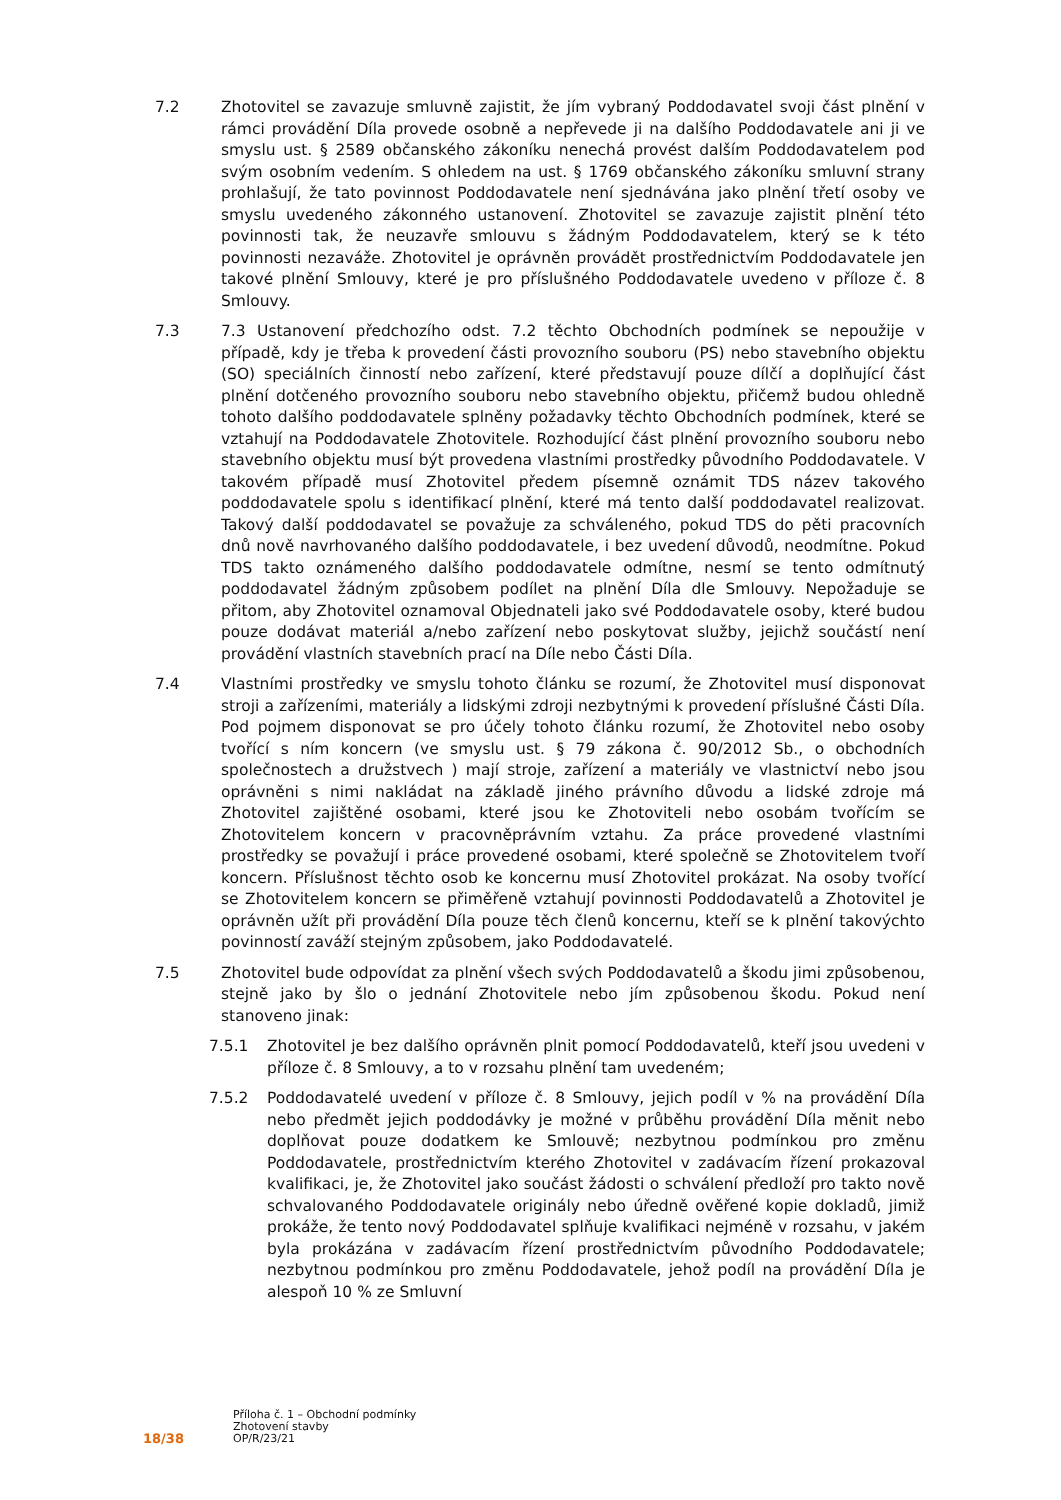7.2 Zhotovitel se zavazuje smluvně zajistit, že jím vybraný Poddodavatel svoji část plnění v rámci provádění Díla provede osobně a nepřevede ji na dalšího Poddodavatele ani ji ve smyslu ust. § 2589 občanského zákoníku nenechá provést dalším Poddodavatelem pod svým osobním vedením. S ohledem na ust. § 1769 občanského zákoníku smluvní strany prohlašují, že tato povinnost Poddodavatele není sjednávána jako plnění třetí osoby ve smyslu uvedeného zákonného ustanovení. Zhotovitel se zavazuje zajistit plnění této povinnosti tak, že neuzavře smlouvu s žádným Poddodavatelem, který se k této povinnosti nezaváže. Zhotovitel je oprávněn provádět prostřednictvím Poddodavatele jen takové plnění Smlouvy, které je pro příslušného Poddodavatele uvedeno v příloze č. 8 Smlouvy.
7.3 7.3 Ustanovení předchozího odst. 7.2 těchto Obchodních podmínek se nepoužije v případě, kdy je třeba k provedení části provozního souboru (PS) nebo stavebního objektu (SO) speciálních činností nebo zařízení, které představují pouze dílčí a doplňující část plnění dotčeného provozního souboru nebo stavebního objektu, přičemž budou ohledně tohoto dalšího poddodavatele splněny požadavky těchto Obchodních podmínek, které se vztahují na Poddodavatele Zhotovitele. Rozhodující část plnění provozního souboru nebo stavebního objektu musí být provedena vlastními prostředky původního Poddodavatele. V takovém případě musí Zhotovitel předem písemně oznámit TDS název takového poddodavatele spolu s identifikací plnění, které má tento další poddodavatel realizovat. Takový další poddodavatel se považuje za schváleného, pokud TDS do pěti pracovních dnů nově navrhovaného dalšího poddodavatele, i bez uvedení důvodů, neodmítne. Pokud TDS takto oznámeného dalšího poddodavatele odmítne, nesmí se tento odmítnutý poddodavatel žádným způsobem podílet na plnění Díla dle Smlouvy. Nepožaduje se přitom, aby Zhotovitel oznamoval Objednateli jako své Poddodavatele osoby, které budou pouze dodávat materiál a/nebo zařízení nebo poskytovat služby, jejichž součástí není provádění vlastních stavebních prací na Díle nebo Části Díla.
7.4 Vlastními prostředky ve smyslu tohoto článku se rozumí, že Zhotovitel musí disponovat stroji a zařízeními, materiály a lidskými zdroji nezbytnými k provedení příslušné Části Díla. Pod pojmem disponovat se pro účely tohoto článku rozumí, že Zhotovitel nebo osoby tvořící s ním koncern (ve smyslu ust. § 79 zákona č. 90/2012 Sb., o obchodních společnostech a družstvech ) mají stroje, zařízení a materiály ve vlastnictví nebo jsou oprávněni s nimi nakládat na základě jiného právního důvodu a lidské zdroje má Zhotovitel zajištěné osobami, které jsou ke Zhotoviteli nebo osobám tvořícím se Zhotovitelem koncern v pracovněprávním vztahu. Za práce provedené vlastními prostředky se považují i práce provedené osobami, které společně se Zhotovitelem tvoří koncern. Příslušnost těchto osob ke koncernu musí Zhotovitel prokázat. Na osoby tvořící se Zhotovitelem koncern se přiměřeně vztahují povinnosti Poddodavatelů a Zhotovitel je oprávněn užít při provádění Díla pouze těch členů koncernu, kteří se k plnění takovýchto povinností zaváží stejným způsobem, jako Poddodavatelé.
7.5 Zhotovitel bude odpovídat za plnění všech svých Poddodavatelů a škodu jimi způsobenou, stejně jako by šlo o jednání Zhotovitele nebo jím způsobenou škodu. Pokud není stanoveno jinak:
7.5.1 Zhotovitel je bez dalšího oprávněn plnit pomocí Poddodavatelů, kteří jsou uvedeni v příloze č. 8 Smlouvy, a to v rozsahu plnění tam uvedeném;
7.5.2 Poddodavatelé uvedení v příloze č. 8 Smlouvy, jejich podíl v % na provádění Díla nebo předmět jejich poddodávky je možné v průběhu provádění Díla měnit nebo doplňovat pouze dodatkem ke Smlouvě; nezbytnou podmínkou pro změnu Poddodavatele, prostřednictvím kterého Zhotovitel v zadávacím řízení prokazoval kvalifikaci, je, že Zhotovitel jako součást žádosti o schválení předloží pro takto nově schvalovaného Poddodavatele originály nebo úředně ověřené kopie dokladů, jimiž prokáže, že tento nový Poddodavatel splňuje kvalifikaci nejméně v rozsahu, v jakém byla prokázána v zadávacím řízení prostřednictvím původního Poddodavatele; nezbytnou podmínkou pro změnu Poddodavatele, jehož podíl na provádění Díla je alespoň 10 % ze Smluvní
18/38
Příloha č. 1 – Obchodní podmínky
Zhotovení stavby
OP/R/23/21